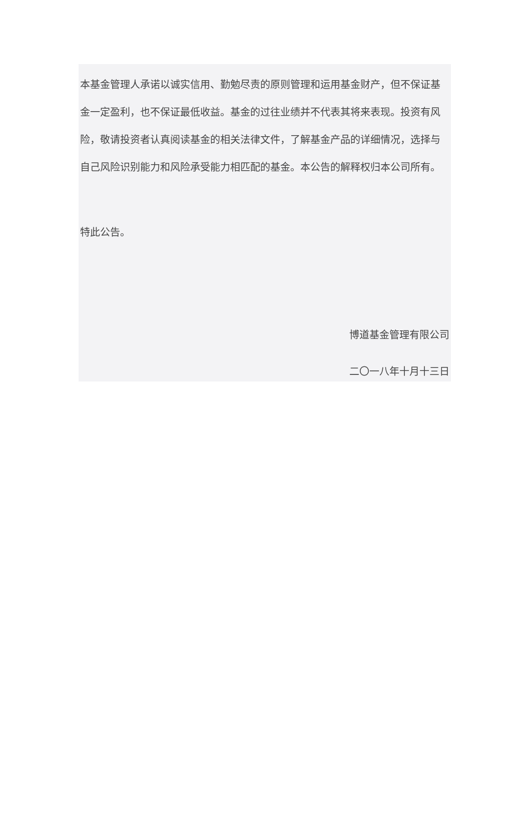本基金管理人承诺以诚实信用、勤勉尽责的原则管理和运用基金财产，但不保证基金一定盈利，也不保证最低收益。基金的过往业绩并不代表其将来表现。投资有风险，敬请投资者认真阅读基金的相关法律文件，了解基金产品的详细情况，选择与自己风险识别能力和风险承受能力相匹配的基金。本公告的解释权归本公司所有。
特此公告。
博道基金管理有限公司
二〇一八年十月十三日